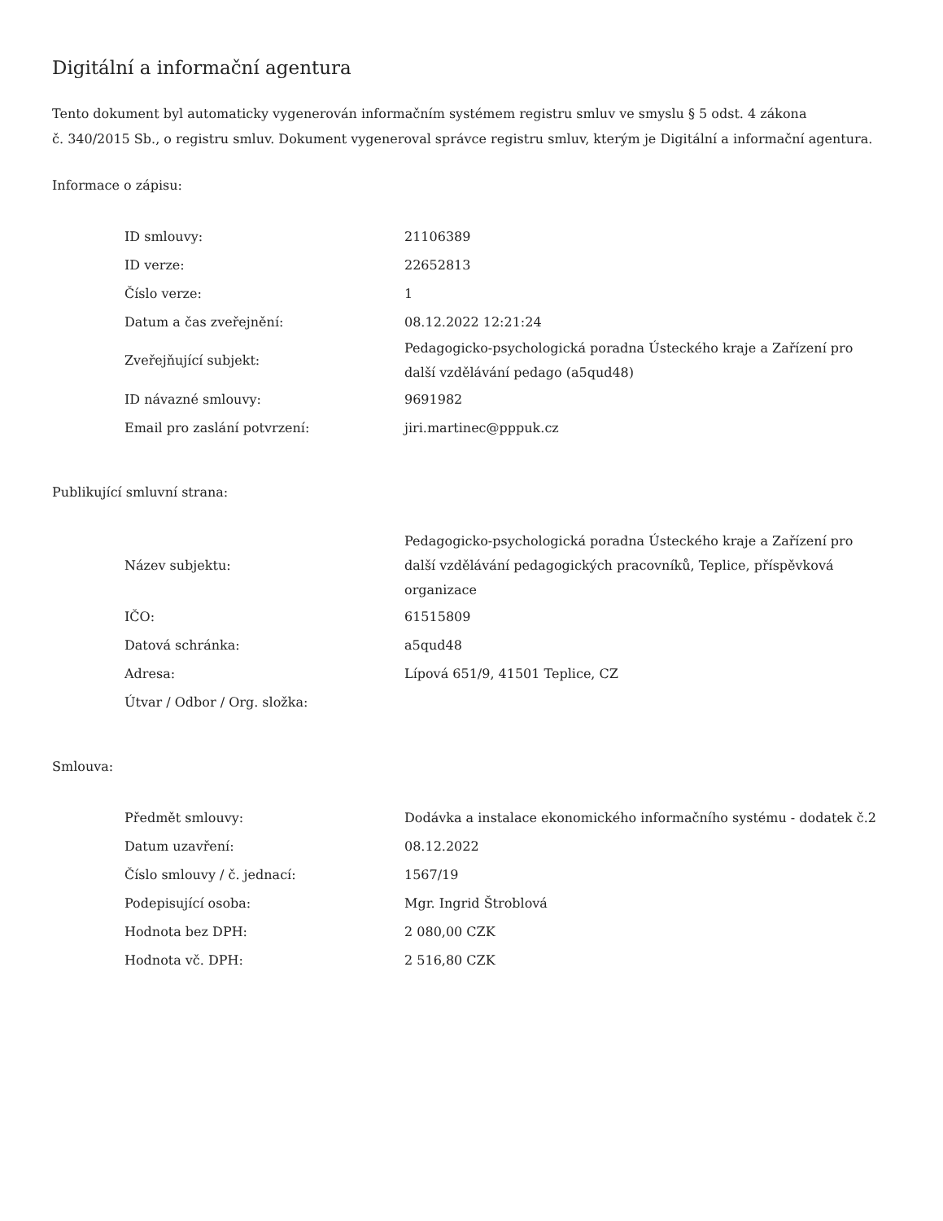Digitální a informační agentura
Tento dokument byl automaticky vygenerován informačním systémem registru smluv ve smyslu § 5 odst. 4 zákona
č. 340/2015 Sb., o registru smluv. Dokument vygeneroval správce registru smluv, kterým je Digitální a informační agentura.
Informace o zápisu:
| ID smlouvy: | 21106389 |
| ID verze: | 22652813 |
| Číslo verze: | 1 |
| Datum a čas zveřejnění: | 08.12.2022 12:21:24 |
| Zveřejňující subjekt: | Pedagogicko-psychologická poradna Ústeckého kraje a Zařízení pro další vzdělávání pedago (a5qud48) |
| ID návazné smlouvy: | 9691982 |
| Email pro zaslání potvrzení: | jiri.martinec@pppuk.cz |
Publikující smluvní strana:
| Název subjektu: | Pedagogicko-psychologická poradna Ústeckého kraje a Zařízení pro další vzdělávání pedagogických pracovníků, Teplice, příspěvková organizace |
| IČO: | 61515809 |
| Datová schránka: | a5qud48 |
| Adresa: | Lípová 651/9, 41501 Teplice, CZ |
| Útvar / Odbor / Org. složka: | |
Smlouva:
| Předmět smlouvy: | Dodávka a instalace ekonomického informačního systému - dodatek č.2 |
| Datum uzavření: | 08.12.2022 |
| Číslo smlouvy / č. jednací: | 1567/19 |
| Podepisující osoba: | Mgr. Ingrid Štroblová |
| Hodnota bez DPH: | 2 080,00 CZK |
| Hodnota vč. DPH: | 2 516,80 CZK |